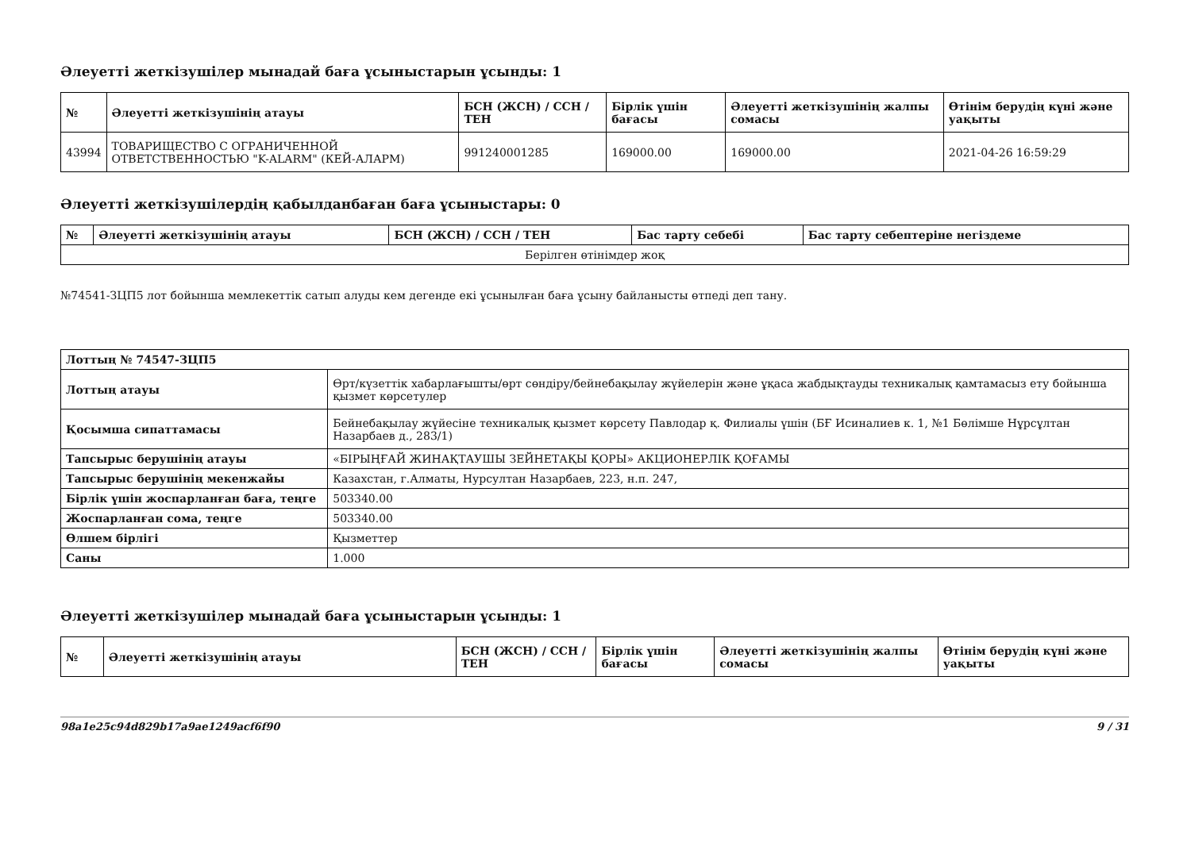Әлеуетті жеткізушілер мынадай баға ұсыныстарын ұсынды: 1
| № | Әлеуетті жеткізушінің атауы | БСН (ЖСН) / ССН / ТЕН | Бірлік үшін бағасы | Әлеуетті жеткізушінің жалпы сомасы | Өтінім берудің күні және уақыты |
| --- | --- | --- | --- | --- | --- |
| 43994 | ТОВАРИЩЕСТВО С ОГРАНИЧЕННОЙ ОТВЕТСТВЕННОСТЬЮ "K-ALARM" (КЕЙ-АЛАРМ) | 991240001285 | 169000.00 | 169000.00 | 2021-04-26 16:59:29 |
Әлеуетті жеткізушілердің қабылданбаған баға ұсыныстары: 0
| № | Әлеуетті жеткізушінің атауы | БСН (ЖСН) / ССН / ТЕН | Бас тарту себебі | Бас тарту себептеріне негіздеме |
| --- | --- | --- | --- | --- |
| Берілген өтінімдер жоқ | | | | |
№74541-ЗЦП5 лот бойынша мемлекеттік сатып алуды кем дегенде екі ұсынылған баға ұсыну байланысты өтпеді деп тану.
| Лоттың № 74547-ЗЦП5 | |
| --- | --- |
| Лоттың атауы | Өрт/күзеттік хабарлағышты/өрт сөндіру/бейнебақылау жүйелерін және ұқаса жабдықтауды техникалық қамтамасыз ету бойынша қызмет көрсетулер |
| Қосымша сипаттамасы | Бейнебақылау жүйесіне техникалық қызмет көрсету Павлодар қ. Филиалы үшін (БҒ Исиналиев к. 1, №1 Бөлімше Нұрсұлтан Назарбаев д., 283/1) |
| Тапсырыс берушінің атауы | «БІРЫҢҒАЙ ЖИНАҚТАУШЫ ЗЕЙНЕТАҚЫ ҚОРЫ» АКЦИОНЕРЛІК ҚОҒАМЫ |
| Тапсырыс берушінің мекенжайы | Казахстан, г.Алматы, Нурсултан Назарбаев, 223, н.п. 247, |
| Бірлік үшін жоспарланған баға, теңге | 503340.00 |
| Жоспарланған сома, теңге | 503340.00 |
| Өлшем бірлігі | Қызметтер |
| Саны | 1.000 |
Әлеуетті жеткізушілер мынадай баға ұсыныстарын ұсынды: 1
| № | Әлеуетті жеткізушінің атауы | БСН (ЖСН) / ССН / ТЕН | Бірлік үшін бағасы | Әлеуетті жеткізушінің жалпы сомасы | Өтінім берудің күні және уақыты |
| --- | --- | --- | --- | --- | --- |
98a1e25c94d829b17a9ae1249acf6f90 9 / 31